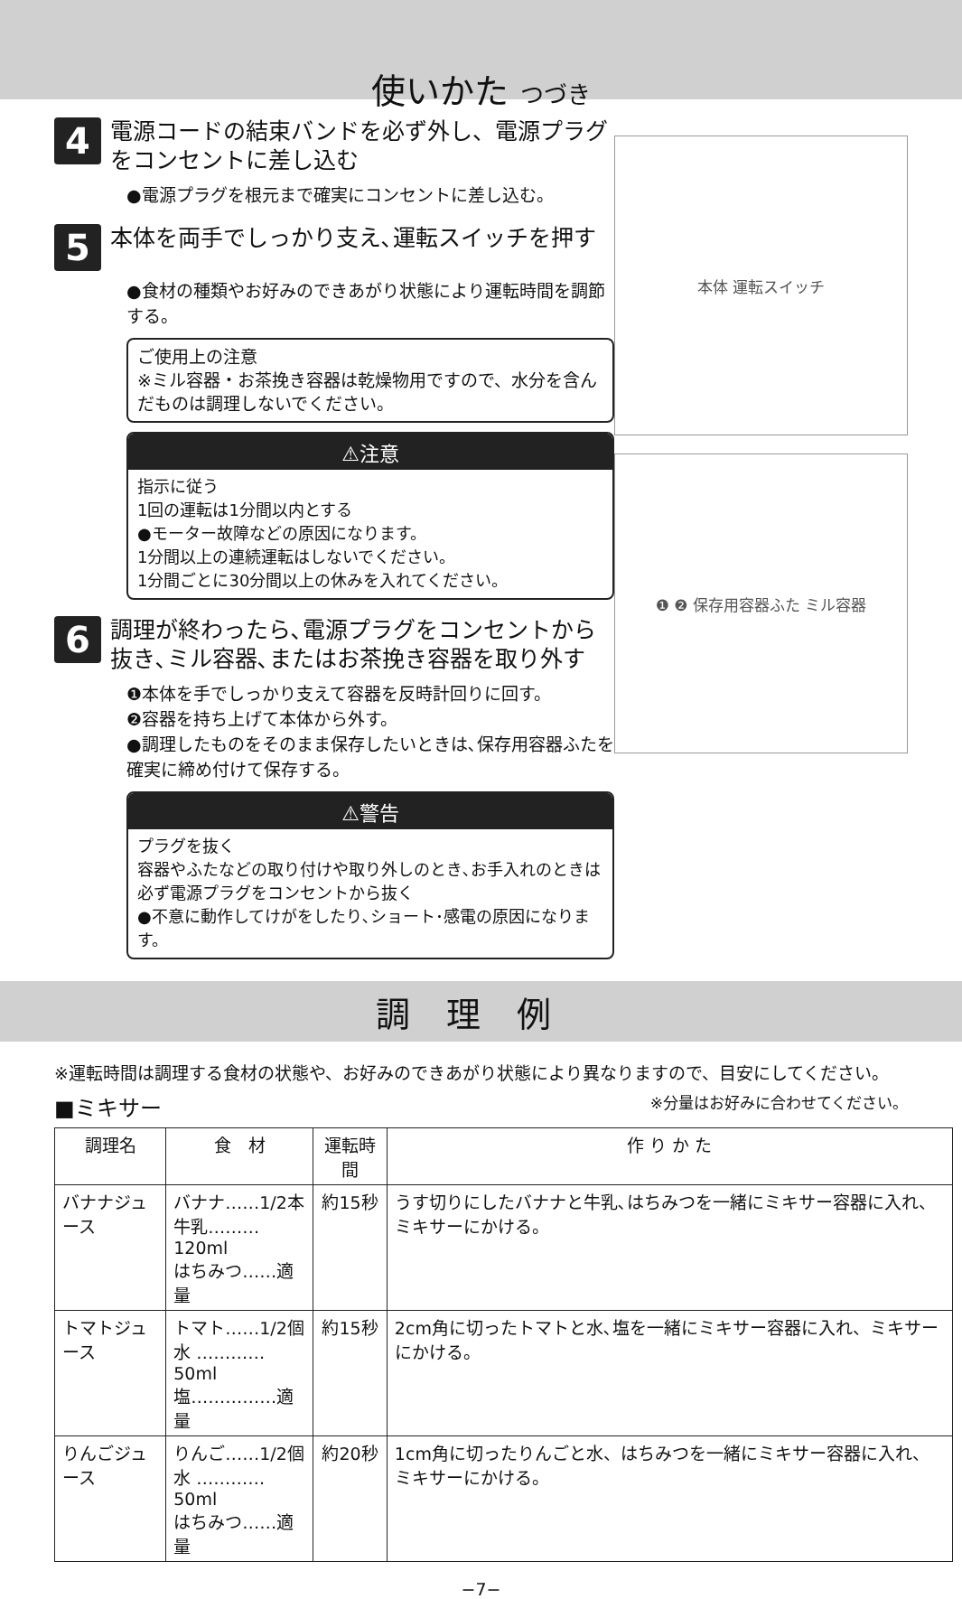使いかた つづき
4
電源コードの結束バンドを必ず外し、電源プラグをコンセントに差し込む
●電源プラグを根元まで確実にコンセントに差し込む。
5
本体を両手でしっかり支え､運転スイッチを押す
●食材の種類やお好みのできあがり状態により運転時間を調節する。
ご使用上の注意
※ミル容器・お茶挽き容器は乾燥物用ですので、水分を含んだものは調理しないでください。
⚠注意
指示に従う
1回の運転は1分間以内とする
●モーター故障などの原因になります。
1分間以上の連続運転はしないでください。
1分間ごとに30分間以上の休みを入れてください。
6
調理が終わったら､電源プラグをコンセントから抜き､ミル容器､またはお茶挽き容器を取り外す
❶本体を手でしっかり支えて容器を反時計回りに回す。
❷容器を持ち上げて本体から外す。
●調理したものをそのまま保存したいときは､保存用容器ふたを確実に締め付けて保存する。
⚠警告
プラグを抜く
容器やふたなどの取り付けや取り外しのとき､お手入れのときは必ず電源プラグをコンセントから抜く
●不意に動作してけがをしたり､ショート･感電の原因になります。
本体 運転スイッチ
❶ ❷ 保存用容器ふた ミル容器
調理例
※運転時間は調理する食材の状態や、お好みのできあがり状態により異なりますので、目安にしてください。
■ミキサー ※分量はお好みに合わせてください。
| 調理名 | 食 材 | 運転時間 | 作 り か た |
| --- | --- | --- | --- |
| バナナジュース | バナナ……1/2本 牛乳………120ml はちみつ……適量 | 約15秒 | うす切りにしたバナナと牛乳､はちみつを一緒にミキサー容器に入れ、ミキサーにかける。 |
| トマトジュース | トマト……1/2個 水 …………50ml 塩……………適量 | 約15秒 | 2cm角に切ったトマトと水､塩を一緒にミキサー容器に入れ、ミキサーにかける。 |
| りんごジュース | りんご……1/2個 水 …………50ml はちみつ……適量 | 約20秒 | 1cm角に切ったりんごと水、はちみつを一緒にミキサー容器に入れ、ミキサーにかける。 |
−7−